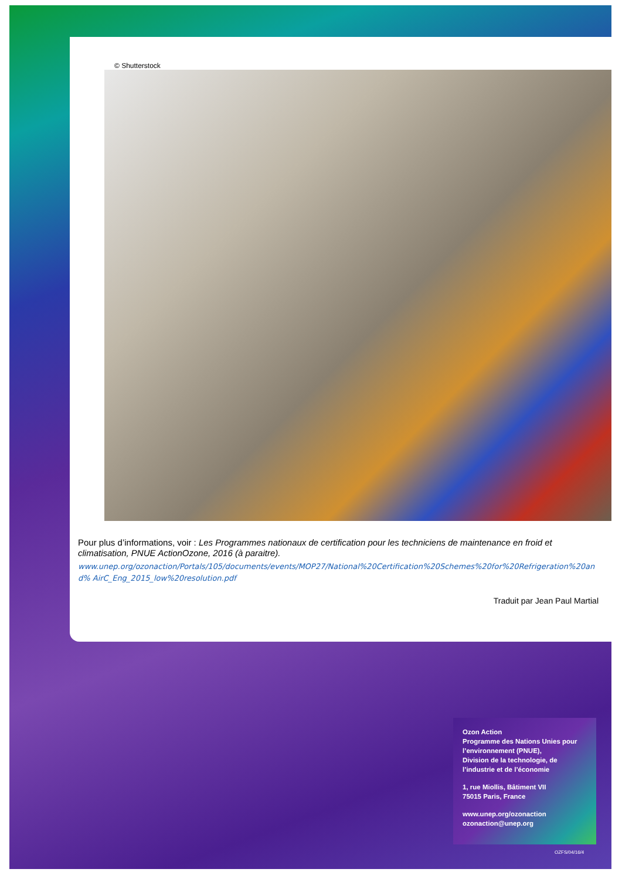© Shutterstock
Pour plus d’informations, voir : Les Programmes nationaux de certification pour les techniciens de maintenance en froid et climatisation, PNUE ActionOzone, 2016 (à paraitre).
www.unep.org/ozonaction/Portals/105/documents/events/MOP27/National%20Certification%20Schemes%20for%20Refrigeration%20and% AirC_Eng_2015_low%20resolution.pdf
Traduit par Jean Paul Martial
Ozon Action
Programme des Nations Unies pour l’environnement (PNUE),
Division de la technologie, de l’industrie et de l’économie
1, rue Miollis, Bâtiment VII
75015 Paris, France
www.unep.org/ozonaction
ozonaction@unep.org
OZFS/04/16/4